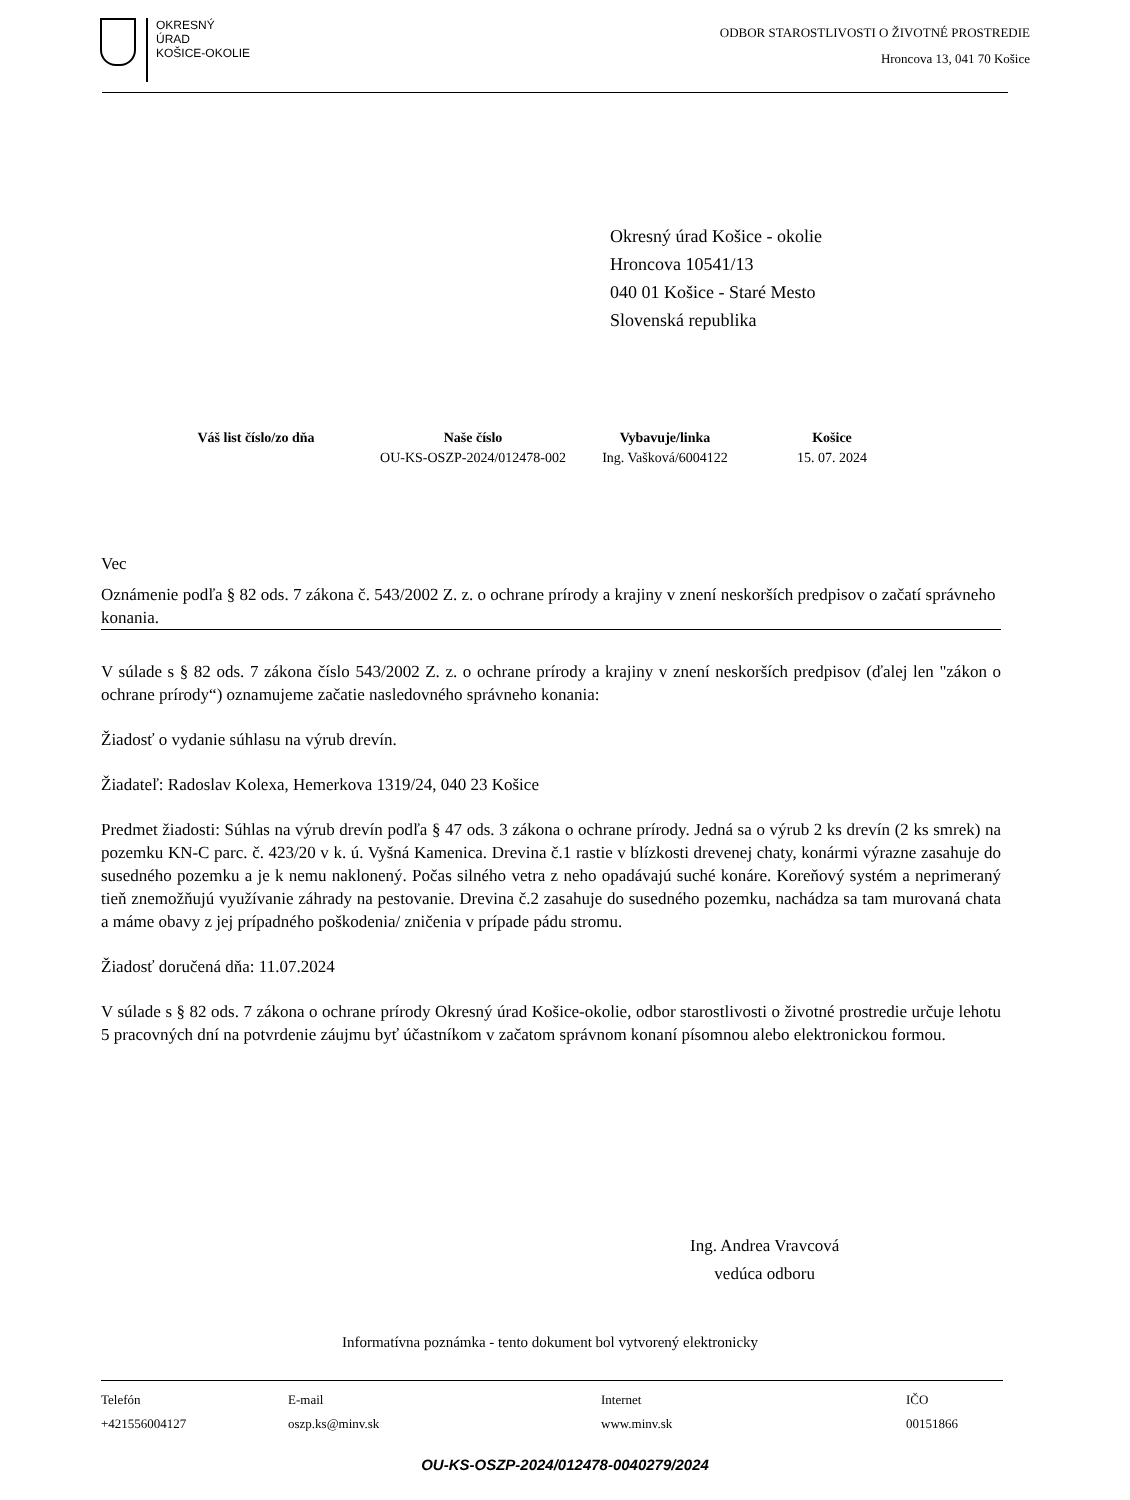OKRESNÝ
ÚRAD
KOŠICE-OKOLIE
ODBOR STAROSTLIVOSTI O ŽIVOTNÉ PROSTREDIE
Hroncova 13, 041 70 Košice
Okresný úrad Košice - okolie
Hroncova 10541/13
040 01 Košice - Staré Mesto
Slovenská republika
| Váš list číslo/zo dňa | Naše číslo | Vybavuje/linka | Košice |
| --- | --- | --- | --- |
| | OU-KS-OSZP-2024/012478-002 | Ing. Vašková/6004122 | 15. 07. 2024 |
Vec
Oznámenie podľa § 82 ods. 7 zákona č. 543/2002 Z. z. o ochrane prírody a krajiny v znení neskorších predpisov o začatí správneho konania.
V súlade s § 82 ods. 7 zákona číslo 543/2002 Z. z. o ochrane prírody a krajiny v znení neskorších predpisov (ďalej len "zákon o ochrane prírody“) oznamujeme začatie nasledovného správneho konania:
Žiadosť o vydanie súhlasu na výrub drevín.
Žiadateľ: Radoslav Kolexa, Hemerkova 1319/24, 040 23 Košice
Predmet žiadosti: Súhlas na výrub drevín podľa § 47 ods. 3 zákona o ochrane prírody. Jedná sa o výrub 2 ks drevín (2 ks smrek) na pozemku KN-C parc. č. 423/20 v k. ú. Vyšná Kamenica. Drevina č.1 rastie v blízkosti drevenej chaty, konármi výrazne zasahuje do susedného pozemku a je k nemu naklonený. Počas silného vetra z neho opadávajú suché konáre. Koreňový systém a neprimeraný tieň znemožňujú využívanie záhrady na pestovanie. Drevina č.2 zasahuje do susedného pozemku, nachádza sa tam murovaná chata a máme obavy z jej prípadného poškodenia/ zničenia v prípade pádu stromu.
Žiadosť doručená dňa: 11.07.2024
V súlade s § 82 ods. 7 zákona o ochrane prírody Okresný úrad Košice-okolie, odbor starostlivosti o životné prostredie určuje lehotu 5 pracovných dní na potvrdenie záujmu byť účastníkom v začatom správnom konaní písomnou alebo elektronickou formou.
Ing. Andrea Vravcová
vedúca odboru
Informatívna poznámka - tento dokument bol vytvorený elektronicky
| Telefón | E-mail | Internet | IČO |
| +421556004127 | oszp.ks@minv.sk | www.minv.sk | 00151866 |
OU-KS-OSZP-2024/012478-0040279/2024